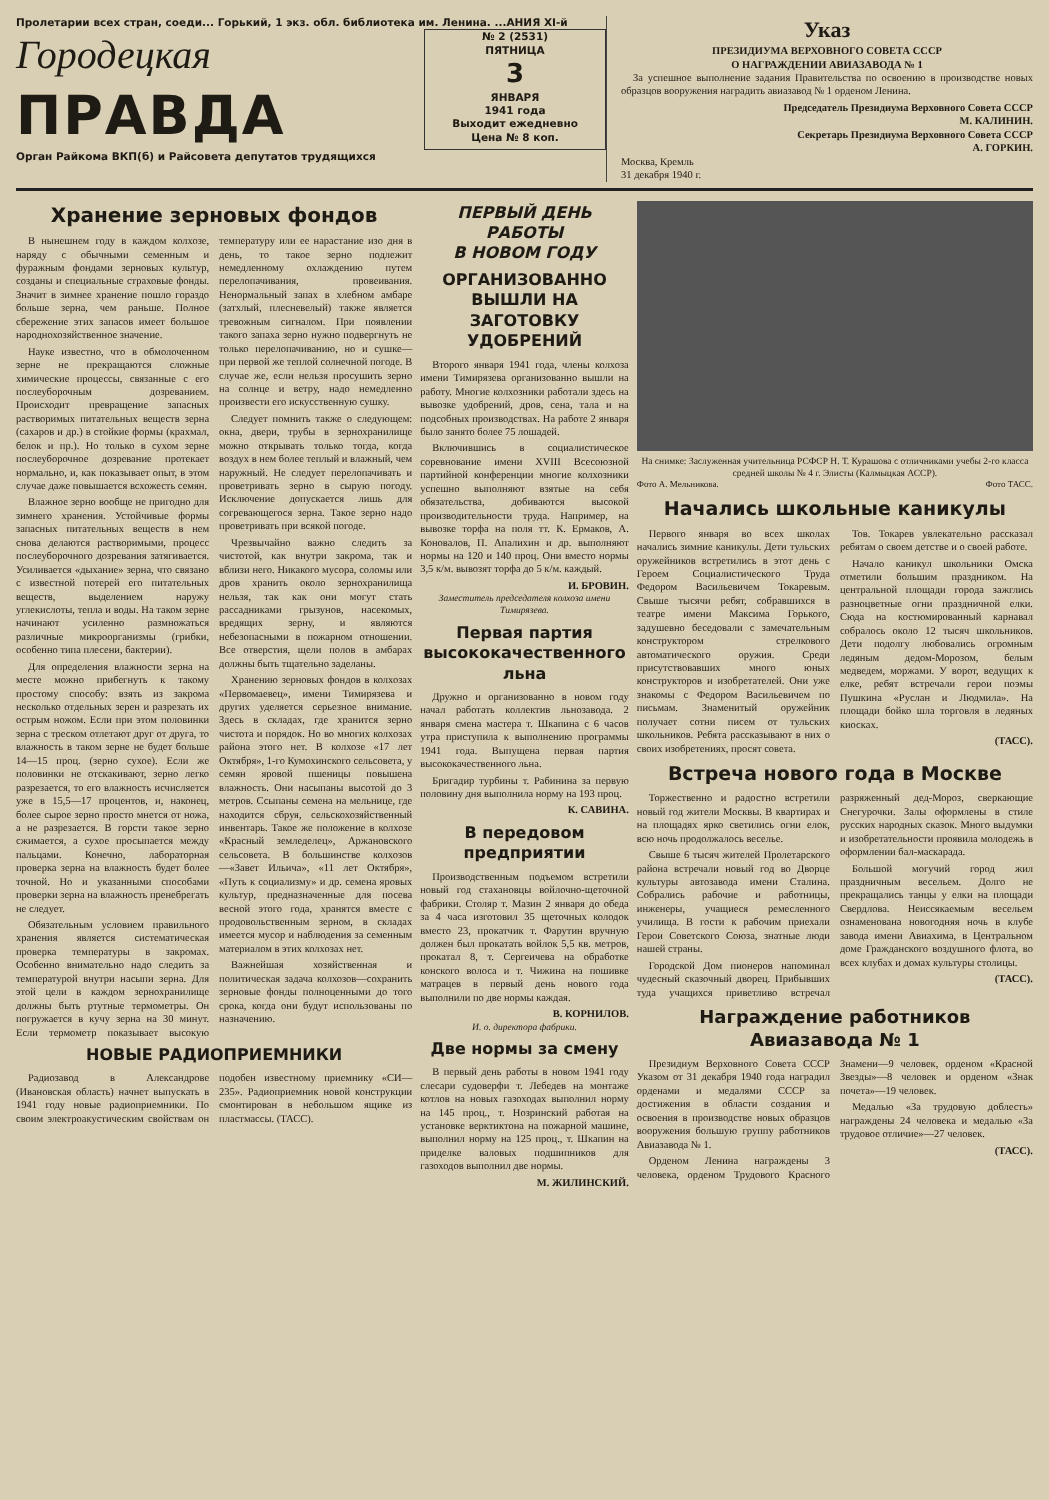Пролетарии всех стран, соеди... Горький, 1 экз. обл. библиотека им. Ленина. ...АНИЯ XI-й
Городецкая
ПРАВДА
№ 2 (2531)
ПЯТНИЦА
3
ЯНВАРЯ
1941 года
Выходит ежедневно
Цена № 8 коп.
Орган Райкома ВКП(б) и Райсовета депутатов трудящихся
Указ
ПРЕЗИДИУМА ВЕРХОВНОГО СОВЕТА СССР
О НАГРАЖДЕНИИ АВИАЗАВОДА № 1
За успешное выполнение задания Правительства по освоению в производстве новых образцов вооружения наградить авиазавод № 1 орденом Ленина.
Председатель Президиума Верховного Совета СССР
М. КАЛИНИН.
Секретарь Президиума Верховного Совета СССР
А. ГОРКИН.
Москва, Кремль
31 декабря 1940 г.
Хранение зерновых фондов
В нынешнем году в каждом колхозе, наряду с обычными семенным и фуражным фондами зерновых культур, созданы и специальные страховые фонды. Значит в зимнее хранение пошло гораздо больше зерна, чем раньше. Полное сбережение этих запасов имеет большое народнохозяйственное значение.
Науке известно, что в обмолоченном зерне не прекращаются сложные химические процессы, связанные с его послеуборочным дозреванием. Происходит превращение запасных растворимых питательных веществ зерна (сахаров и др.) в стойкие формы (крахмал, белок и пр.). Но только в сухом зерне послеуборочное дозревание протекает нормально, и, как показывает опыт, в этом случае даже повышается всхожесть семян.
Влажное зерно вообще не пригодно для зимнего хранения. Устойчивые формы запасных питательных веществ в нем снова делаются растворимыми, процесс послеуборочного дозревания затягивается. Усиливается «дыхание» зерна, что связано с известной потерей его питательных веществ, выделением наружу углекислоты, тепла и воды. На таком зерне начинают усиленно размножаться различные микроорганизмы (грибки, особенно типа плесени, бактерии).
Для определения влажности зерна на месте можно прибегнуть к такому простому способу: взять из закрома несколько отдельных зерен и разрезать их острым ножом. Если при этом половинки зерна с треском отлетают друг от друга, то влажность в таком зерне не будет больше 14—15 проц. (зерно сухое). Если же половинки не отскакивают, зерно легко разрезается, то его влажность исчисляется уже в 15,5—17 процентов, и, наконец, более сырое зерно просто мнется от ножа, а не разрезается. В горсти такое зерно сжимается, а сухое просыпается между пальцами. Конечно, лабораторная проверка зерна на влажность будет более точной. Но и указанными способами проверки зерна на влажность пренебрегать не следует.
Обязательным условием правильного хранения является систематическая проверка температуры в закромах. Особенно внимательно надо следить за температурой внутри насыпи зерна. Для этой цели в каждом зернохранилище должны быть ртутные термометры. Он погружается в кучу зерна на 30 минут. Если термометр показывает высокую температуру или ее нарастание изо дня в день, то такое зерно подлежит немедленному охлаждению путем перелопачивания, провеивания. Ненормальный запах в хлебном амбаре (затхлый, плесневелый) также является тревожным сигналом. При появлении такого запаха зерно нужно подвергнуть не только перелопачиванию, но и сушке—при первой же теплой солнечной погоде. В случае же, если нельзя просушить зерно на солнце и ветру, надо немедленно произвести его искусственную сушку.
Следует помнить также о следующем: окна, двери, трубы в зернохранилище можно открывать только тогда, когда воздух в нем более теплый и влажный, чем наружный. Не следует перелопачивать и проветривать зерно в сырую погоду. Исключение допускается лишь для согревающегося зерна. Такое зерно надо проветривать при всякой погоде.
Чрезвычайно важно следить за чистотой, как внутри закрома, так и вблизи него. Никакого мусора, соломы или дров хранить около зернохранилища нельзя, так как они могут стать рассадниками грызунов, насекомых, вредящих зерну, и являются небезопасными в пожарном отношении. Все отверстия, щели полов в амбарах должны быть тщательно заделаны.
Хранению зерновых фондов в колхозах «Первомаевец», имени Тимирязева и других уделяется серьезное внимание. Здесь в складах, где хранится зерно чистота и порядок. Но во многих колхозах района этого нет. В колхозе «17 лет Октября», 1-го Кумохинского сельсовета, у семян яровой пшеницы повышена влажность. Они насыпаны высотой до 3 метров. Ссыпаны семена на мельнице, где находится сбруя, сельскохозяйственный инвентарь. Такое же положение в колхозе «Красный земледелец», Аржановского сельсовета. В большинстве колхозов—«Завет Ильича», «11 лет Октября», «Путь к социализму» и др. семена яровых культур, предназначенные для посева весной этого года, хранятся вместе с продовольственным зерном, в складах имеется мусор и наблюдения за семенным материалом в этих колхозах нет.
Важнейшая хозяйственная и политическая задача колхозов—сохранить зерновые фонды полноценными до того срока, когда они будут использованы по назначению.
НОВЫЕ РАДИОПРИЕМНИКИ
Радиозавод в Александрове (Ивановская область) начнет выпускать в 1941 году новые радиоприемники. По своим электроакустическим свойствам он подобен известному приемнику «СИ—235». Радиоприемник новой конструкции смонтирован в небольшом ящике из пластмассы. (ТАСС).
ПЕРВЫЙ ДЕНЬ РАБОТЫ
В НОВОМ ГОДУ
ОРГАНИЗОВАННО ВЫШЛИ НА ЗАГОТОВКУ УДОБРЕНИЙ
Второго января 1941 года, члены колхоза имени Тимирязева организованно вышли на работу. Многие колхозники работали здесь на вывозке удобрений, дров, сена, тала и на подсобных производствах. На работе 2 января было занято более 75 лошадей.
Включившись в социалистическое соревнование имени XVIII Всесоюзной партийной конференции многие колхозники успешно выполняют взятые на себя обязательства, добиваются высокой производительности труда. Например, на вывозке торфа на поля тт. К. Ермаков, А. Коновалов, П. Апалихин и др. выполняют нормы на 120 и 140 проц. Они вместо нормы 3,5 к/м. вывозят торфа до 5 к/м. каждый.
И. БРОВИН.
Заместитель председателя колхоза имени Тимирязева.
Первая партия высококачественного льна
Дружно и организованно в новом году начал работать коллектив льнозавода. 2 января смена мастера т. Шкапина с 6 часов утра приступила к выполнению программы 1941 года. Выпущена первая партия высококачественного льна.
Бригадир турбины т. Рабинина за первую половину дня выполнила норму на 193 проц.
К. САВИНА.
В передовом предприятии
Производственным подъемом встретили новый год стахановцы войлочно-щеточной фабрики. Столяр т. Мазин 2 января до обеда за 4 часа изготовил 35 щеточных колодок вместо 23, прокатчик т. Фарутин вручную должен был прокатать войлок 5,5 кв. метров, прокатал 8, т. Сергеичева на обработке конского волоса и т. Чижина на пошивке матрацев в первый день нового года выполнили по две нормы каждая.
В. КОРНИЛОВ.
И. о. директора фабрики.
Две нормы за смену
В первый день работы в новом 1941 году слесари судоверфи т. Лебедев на монтаже котлов на новых газоходах выполнил норму на 145 проц., т. Нозринский работая на установке верктиктона на пожарной машине, выполнил норму на 125 проц., т. Шкапин на приделке валовых подшипников для газоходов выполнил две нормы.
М. ЖИЛИНСКИЙ.
На снимке: Заслуженная учительница РСФСР Н. Т. Курашова с отличниками учебы 2-го класса средней школы № 4 г. Элисты (Калмыцкая АССР).
Фото А. Мельникова. Фото ТАСС.
Начались школьные каникулы
Первого января во всех школах начались зимние каникулы. Дети тульских оружейников встретились в этот день с Героем Социалистического Труда Федором Васильевичем Токаревым. Свыше тысячи ребят, собравшихся в театре имени Максима Горького, задушевно беседовали с замечательным конструктором стрелкового автоматического оружия. Среди присутствовавших много юных конструкторов и изобретателей. Они уже знакомы с Федором Васильевичем по письмам. Знаменитый оружейник получает сотни писем от тульских школьников. Ребята рассказывают в них о своих изобретениях, просят совета.
Тов. Токарев увлекательно рассказал ребятам о своем детстве и о своей работе.
Начало каникул школьники Омска отметили большим праздником. На центральной площади города зажглись разноцветные огни праздничной елки. Сюда на костюмированный карнавал собралось около 12 тысяч школьников. Дети подолгу любовались огромным ледяным дедом-Морозом, белым медведем, моржами. У ворот, ведущих к елке, ребят встречали герои поэмы Пушкина «Руслан и Людмила». На площади бойко шла торговля в ледяных киосках.
(ТАСС).
Встреча нового года в Москве
Торжественно и радостно встретили новый год жители Москвы. В квартирах и на площадях ярко светились огни елок, всю ночь продолжалось веселье.
Свыше 6 тысяч жителей Пролетарского района встречали новый год во Дворце культуры автозавода имени Сталина. Собрались рабочие и работницы, инженеры, учащиеся ремесленного училища. В гости к рабочим приехали Герои Советского Союза, знатные люди нашей страны.
Городской Дом пионеров напоминал чудесный сказочный дворец. Прибывших туда учащихся приветливо встречал разряженный дед-Мороз, сверкающие Снегурочки. Залы оформлены в стиле русских народных сказок. Много выдумки и изобретательности проявила молодежь в оформлении бал-маскарада.
Большой могучий город жил праздничным весельем. Долго не прекращались танцы у елки на площади Свердлова. Неиссякаемым весельем ознаменована новогодняя ночь в клубе завода имени Авиахима, в Центральном доме Гражданского воздушного флота, во всех клубах и домах культуры столицы.
(ТАСС).
Награждение работников Авиазавода № 1
Президиум Верховного Совета СССР Указом от 31 декабря 1940 года наградил орденами и медалями СССР за достижения в области создания и освоения в производстве новых образцов вооружения большую группу работников Авиазавода № 1.
Орденом Ленина награждены 3 человека, орденом Трудового Красного Знамени—9 человек, орденом «Красной Звезды»—8 человек и орденом «Знак почета»—19 человек.
Медалью «За трудовую доблесть» награждены 24 человека и медалью «За трудовое отличие»—27 человек.
(ТАСС).